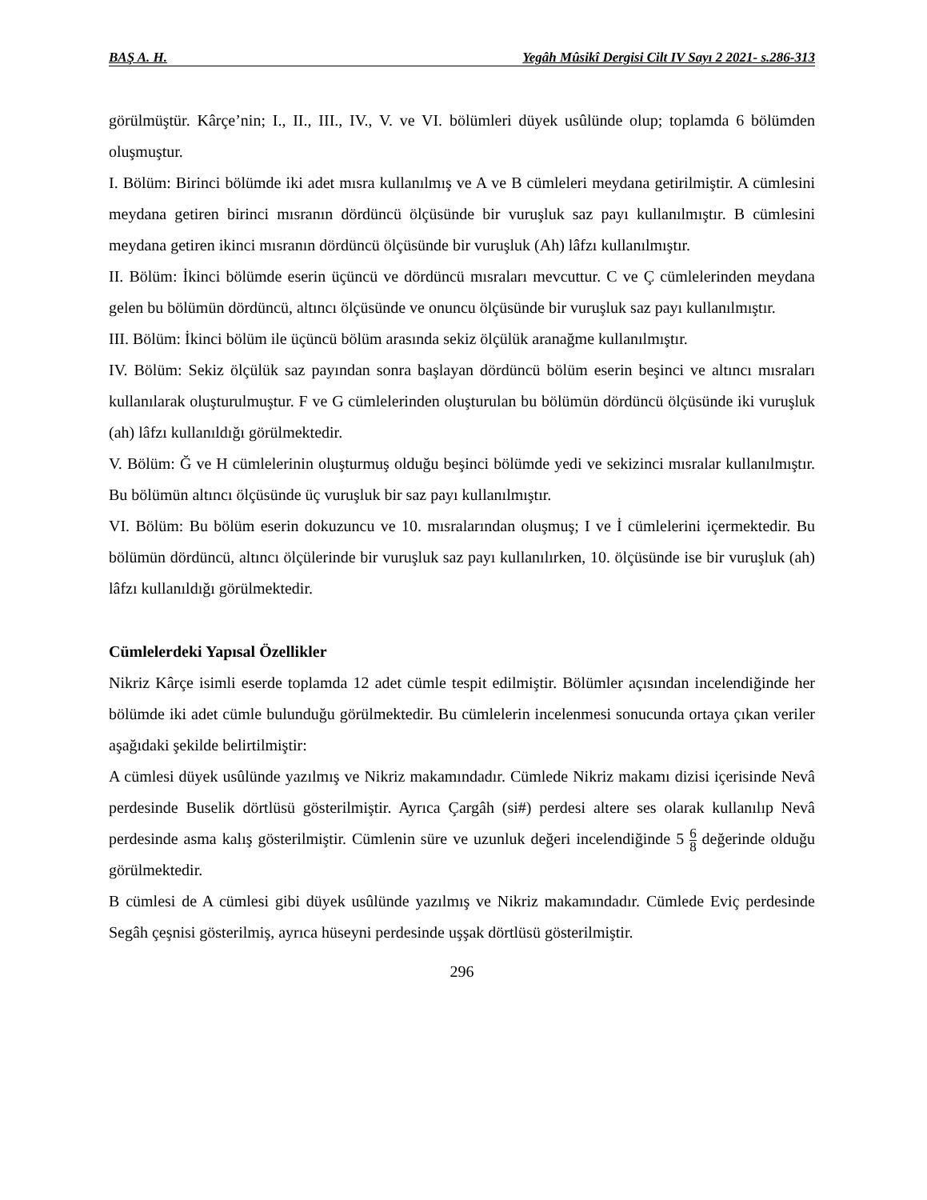BAŞ A. H. Yegâh Mûsikî Dergisi Cilt IV Sayı 2 2021- s.286-313
görülmüştür. Kârçe’nin; I., II., III., IV., V. ve VI. bölümleri düyek usûlünde olup; toplamda 6 bölümden oluşmuştur.
I. Bölüm: Birinci bölümde iki adet mısra kullanılmış ve A ve B cümleleri meydana getirilmiştir. A cümlesini meydana getiren birinci mısranın dördüncü ölçüsünde bir vuruşluk saz payı kullanılmıştır. B cümlesini meydana getiren ikinci mısranın dördüncü ölçüsünde bir vuruşluk (Ah) lâfzı kullanılmıştır.
II. Bölüm: İkinci bölümde eserin üçüncü ve dördüncü mısraları mevcuttur. C ve Ç cümlelerinden meydana gelen bu bölümün dördüncü, altıncı ölçüsünde ve onuncu ölçüsünde bir vuruşluk saz payı kullanılmıştır.
III. Bölüm: İkinci bölüm ile üçüncü bölüm arasında sekiz ölçülük aranağme kullanılmıştır.
IV. Bölüm: Sekiz ölçülük saz payından sonra başlayan dördüncü bölüm eserin beşinci ve altıncı mısraları kullanılarak oluşturulmuştur. F ve G cümlelerinden oluşturulan bu bölümün dördüncü ölçüsünde iki vuruşluk (ah) lâfzı kullanıldığı görülmektedir.
V. Bölüm: Ğ ve H cümlelerinin oluşturmuş olduğu beşinci bölümde yedi ve sekizinci mısralar kullanılmıştır. Bu bölümün altıncı ölçüsünde üç vuruşluk bir saz payı kullanılmıştır.
VI. Bölüm: Bu bölüm eserin dokuzuncu ve 10. mısralarından oluşmuş; I ve İ cümlelerini içermektedir. Bu bölümün dördüncü, altıncı ölçülerinde bir vuruşluk saz payı kullanılırken, 10. ölçüsünde ise bir vuruşluk (ah) lâfzı kullanıldığı görülmektedir.
Cümlelerdeki Yapısal Özellikler
Nikriz Kârçe isimli eserde toplamda 12 adet cümle tespit edilmiştir. Bölümler açısından incelendiğinde her bölümde iki adet cümle bulunduğu görülmektedir. Bu cümlelerin incelenmesi sonucunda ortaya çıkan veriler aşağıdaki şekilde belirtilmiştir:
A cümlesi düyek usûlünde yazılmış ve Nikriz makamındadır. Cümlede Nikriz makamı dizisi içerisinde Nevâ perdesinde Buselik dörtlüsü gösterilmiştir. Ayrıca Çargâh (si#) perdesi altere ses olarak kullanılıp Nevâ perdesinde asma kalış gösterilmiştir. Cümlenin süre ve uzunluk değeri incelendiğinde 5 6 8 değerinde olduğu görülmektedir.
B cümlesi de A cümlesi gibi düyek usûlünde yazılmış ve Nikriz makamındadır. Cümlede Eviç perdesinde Segâh çeşnisi gösterilmiş, ayrıca hüseyni perdesinde uşşak dörtlüsü gösterilmiştir.
296